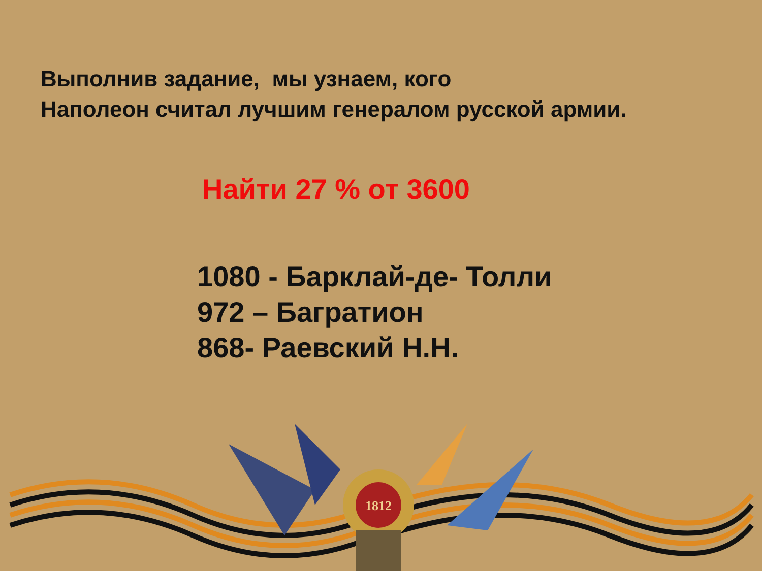Выполнив задание, мы узнаем, кого
Наполеон считал лучшим генералом русской армии.
Найти 27 % от 3600
1080 - Барклай-де- Толли
972 – Багратион
868- Раевский Н.Н.
1812